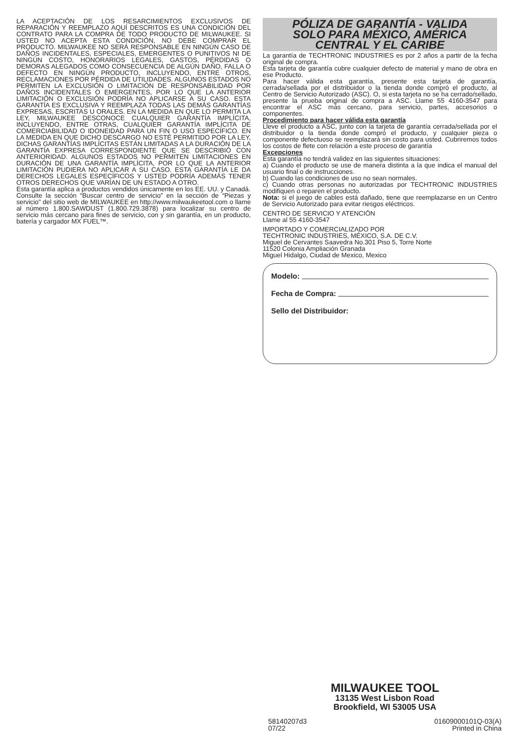LA ACEPTACIÓN DE LOS RESARCIMIENTOS EXCLUSIVOS DE REPARACIÓN Y REEMPLAZO AQUÍ DESCRITOS ES UNA CONDICIÓN DEL CONTRATO PARA LA COMPRA DE TODO PRODUCTO DE MILWAUKEE. SI USTED NO ACEPTA ESTA CONDICIÓN, NO DEBE COMPRAR EL PRODUCTO. MILWAUKEE NO SERÁ RESPONSABLE EN NINGÚN CASO DE DAÑOS INCIDENTALES, ESPECIALES, EMERGENTES O PUNITIVOS NI DE NINGÚN COSTO, HONORARIOS LEGALES, GASTOS, PÉRDIDAS O DEMORAS ALEGADOS COMO CONSECUENCIA DE ALGÚN DAÑO, FALLA O DEFECTO EN NINGÚN PRODUCTO, INCLUYENDO, ENTRE OTROS, RECLAMACIONES POR PÉRDIDA DE UTILIDADES. ALGUNOS ESTADOS NO PERMITEN LA EXCLUSIÓN O LIMITACIÓN DE RESPONSABILIDAD POR DAÑOS INCIDENTALES O EMERGENTES, POR LO QUE LA ANTERIOR LIMITACIÓN O EXCLUSIÓN PODRÍA NO APLICARSE A SU CASO. ESTA GARANTÍA ES EXCLUSIVA Y REEMPLAZA TODAS LAS DEMÁS GARANTÍAS EXPRESAS, ESCRITAS U ORALES. EN LA MEDIDA EN QUE LO PERMITA LA LEY, MILWAUKEE DESCONOCE CUALQUIER GARANTÍA IMPLÍCITA, INCLUYENDO, ENTRE OTRAS, CUALQUIER GARANTÍA IMPLÍCITA DE COMERCIABILIDAD O IDONEIDAD PARA UN FIN O USO ESPECÍFICO. EN LA MEDIDA EN QUE DICHO DESCARGO NO ESTÉ PERMITIDO POR LA LEY, DICHAS GARANTÍAS IMPLÍCITAS ESTÁN LIMITADAS A LA DURACIÓN DE LA GARANTÍA EXPRESA CORRESPONDIENTE QUE SE DESCRIBIÓ CON ANTERIORIDAD. ALGUNOS ESTADOS NO PERMITEN LIMITACIONES EN DURACIÓN DE UNA GARANTÍA IMPLÍCITA, POR LO QUE LA ANTERIOR LIMITACIÓN PUDIERA NO APLICAR A SU CASO. ESTA GARANTÍA LE DA DERECHOS LEGALES ESPECÍFICOS Y USTED PODRÍA ADEMÁS TENER OTROS DERECHOS QUE VARÍAN DE UN ESTADO A OTRO.
Esta garantía aplica a productos vendidos únicamente en los EE. UU. y Canadá.
Consulte la sección “Buscar centro de servicio” en la sección de “Piezas y servicio” del sitio web de MILWAUKEE en http://www.milwaukeetool.com o llame al número 1.800.SAWDUST (1.800.729.3878) para localizar su centro de servicio más cercano para fines de servicio, con y sin garantía, en un producto, batería y cargador MX FUEL™.
PÓLIZA DE GARANTÍA - VALIDA
SOLO PARA MÉXICO, AMÉRICA
CENTRAL Y EL CARIBE
La garantía de TECHTRONIC INDUSTRIES es por 2 años a partir de la fecha original de compra.
Esta tarjeta de garantía cubre cualquier defecto de material y mano de obra en ese Producto.
Para hacer válida esta garantía, presente esta tarjeta de garantía, cerrada/sellada por el distribuidor o la tienda donde compró el producto, al Centro de Servicio Autorizado (ASC). O, si esta tarjeta no se ha cerrado/sellado, presente la prueba original de compra a ASC. Llame 55 4160-3547 para encontrar el ASC más cercano, para servicio, partes, accesorios o componentes.
Procedimiento para hacer válida esta garantía
Lleve el producto a ASC, junto con la tarjeta de garantía cerrada/sellada por el distribuidor o la tienda donde compró el producto, y cualquier pieza o componente defectuoso se reemplazará sin costo para usted. Cubriremos todos los costos de flete con relación a este proceso de garantía
Excepciones
Esta garantía no tendrá validez en las siguientes situaciones:
a) Cuando el producto se use de manera distinta a la que indica el manual del usuario final o de instrucciones.
b) Cuando las condiciones de uso no sean normales.
c) Cuando otras personas no autorizadas por TECHTRONIC INDUSTRIES modifiquen o reparen el producto.
Nota: si el juego de cables está dañado, tiene que reemplazarse en un Centro de Servicio Autorizado para evitar riesgos eléctricos.
CENTRO DE SERVICIO Y ATENCIÓN
Llame al 55 4160-3547
IMPORTADO Y COMERCIALIZADO POR
TECHTRONIC INDUSTRIES, MÉXICO, S.A. DE C.V.
Miguel de Cervantes Saavedra No.301 Piso 5, Torre Norte
11520 Colonia Ampliación Granada
Miguel Hidalgo, Ciudad de Mexico, Mexico
Modelo:
Fecha de Compra:
Sello del Distribuidor:
MILWAUKEE TOOL
13135 West Lisbon Road
Brookfield, WI 53005 USA
58140207d3
07/22
01609000101Q-03(A)
Printed in China